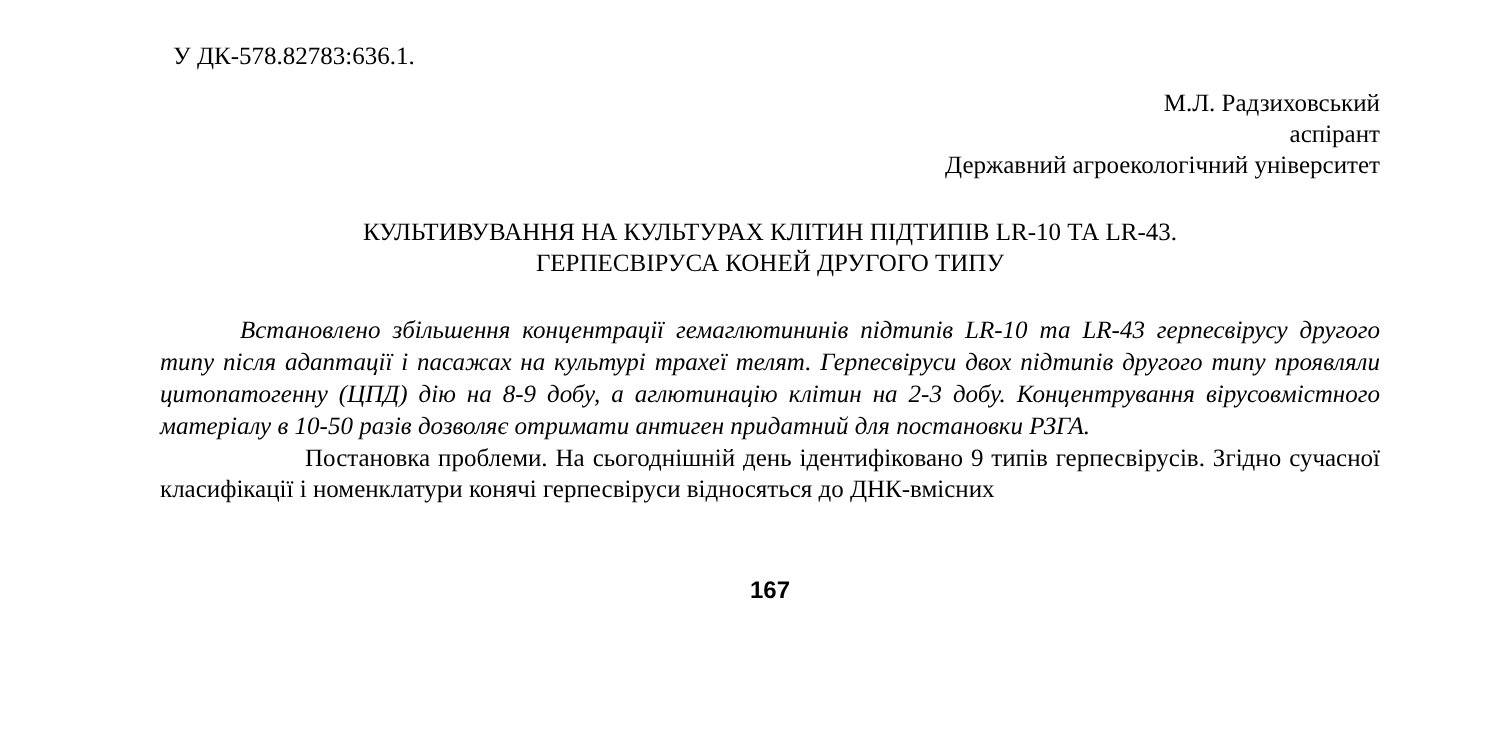У ДК-578.82783:636.1.
М.Л. Радзиховський
аспірант
Державний агроекологічний університет
КУЛЬТИВУВАННЯ НА КУЛЬТУРАХ КЛІТИН ПІДТИПІВ LR-10 ТА LR-43.
ГЕРПЕСВІРУСА КОНЕЙ ДРУГОГО ТИПУ
Встановлено збільшення концентрації гемаглютининів підтипів LR-10 та LR-43 герпесвірусу другого типу після адаптації і пасажах на культурі трахеї телят. Герпесвіруси двох підтипів другого типу проявляли цитопатогенну (ЦПД) дію на 8-9 добу, а аглютинацію клітин на 2-3 добу. Концентрування вірусовмістного матеріалу в 10-50 разів дозволяє отримати антиген придатний для постановки РЗГА.
Постановка проблеми. На сьогоднішній день ідентифіковано 9 типів герпесвірусів. Згідно сучасної класифікації і номенклатури конячі герпесвіруси відносяться до ДНК-вмісних
167